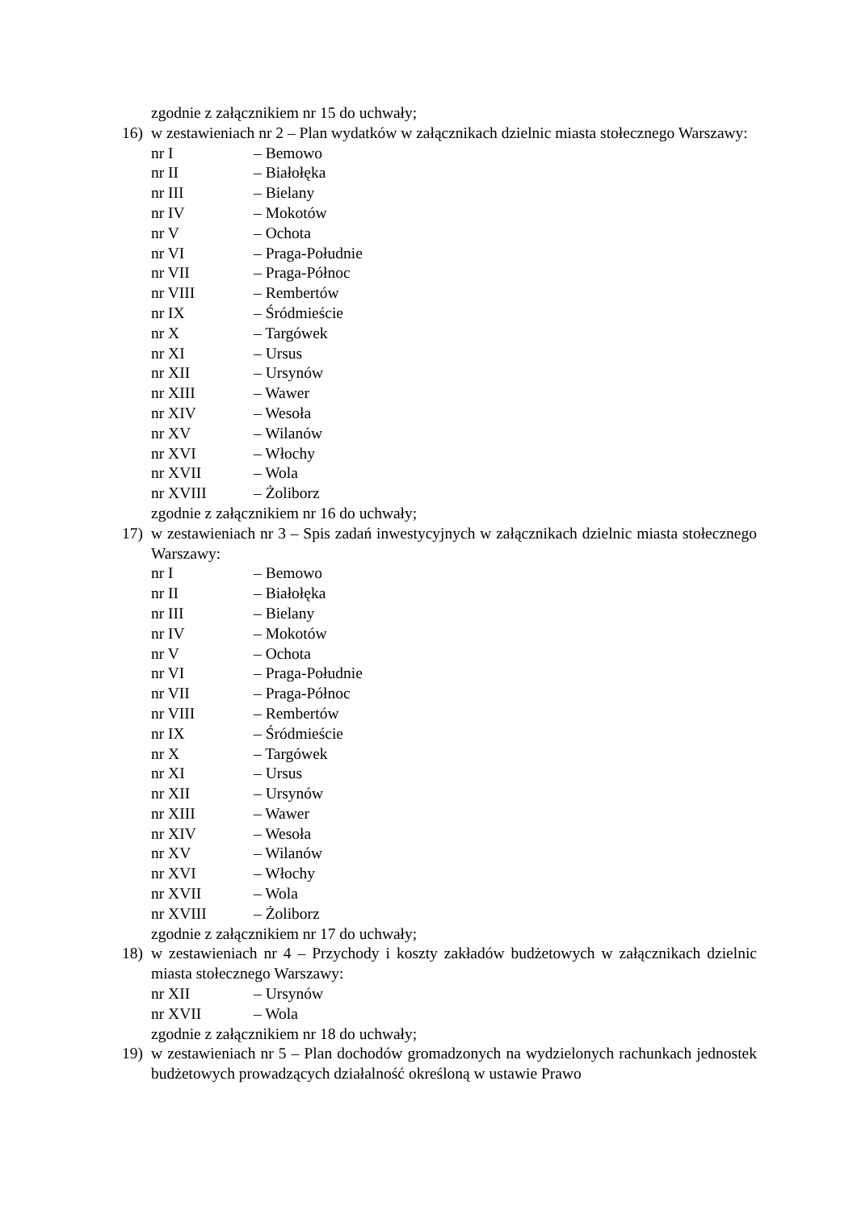zgodnie z załącznikiem nr 15 do uchwały;
16) w zestawieniach nr 2 – Plan wydatków w załącznikach dzielnic miasta stołecznego Warszawy:
nr I – Bemowo
nr II – Białołęka
nr III – Bielany
nr IV – Mokotów
nr V – Ochota
nr VI – Praga-Południe
nr VII – Praga-Północ
nr VIII – Rembertów
nr IX – Śródmieście
nr X – Targówek
nr XI – Ursus
nr XII – Ursynów
nr XIII – Wawer
nr XIV – Wesoła
nr XV – Wilanów
nr XVI – Włochy
nr XVII – Wola
nr XVIII – Żoliborz
zgodnie z załącznikiem nr 16 do uchwały;
17) w zestawieniach nr 3 – Spis zadań inwestycyjnych w załącznikach dzielnic miasta stołecznego Warszawy:
nr I – Bemowo
nr II – Białołęka
nr III – Bielany
nr IV – Mokotów
nr V – Ochota
nr VI – Praga-Południe
nr VII – Praga-Północ
nr VIII – Rembertów
nr IX – Śródmieście
nr X – Targówek
nr XI – Ursus
nr XII – Ursynów
nr XIII – Wawer
nr XIV – Wesoła
nr XV – Wilanów
nr XVI – Włochy
nr XVII – Wola
nr XVIII – Żoliborz
zgodnie z załącznikiem nr 17 do uchwały;
18) w zestawieniach nr 4 – Przychody i koszty zakładów budżetowych w załącznikach dzielnic miasta stołecznego Warszawy:
nr XII – Ursynów
nr XVII – Wola
zgodnie z załącznikiem nr 18 do uchwały;
19) w zestawieniach nr 5 – Plan dochodów gromadzonych na wydzielonych rachunkach jednostek budżetowych prowadzących działalność określoną w ustawie Prawo